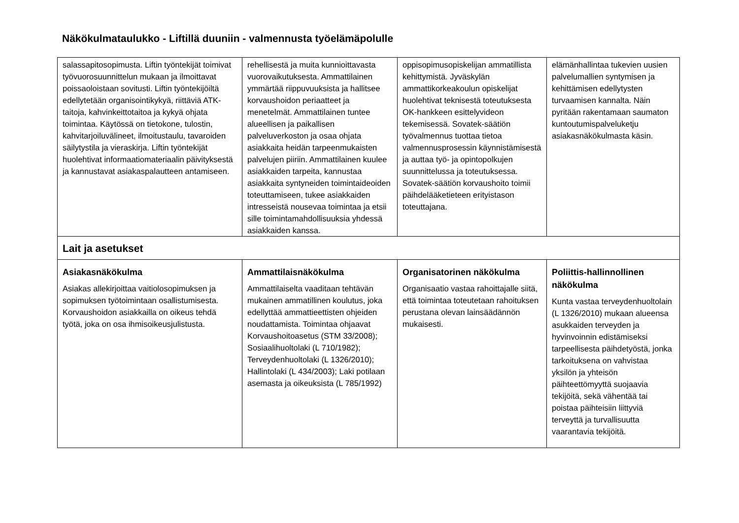Näkökulmataulukko - Liftillä duuniin - valmennusta työelämäpolulle
| salassapitosopimusta. Liftin työntekijät toimivat työvuorosuunnittelun mukaan ja ilmoittavat poissaoloistaan sovitusti. Liftin työntekijöiltä edellytetään organisointikykyä, riittäviä ATK-taitoja, kahvinkeittotaitoa ja kykyä ohjata toimintaa. Käytössä on tietokone, tulostin, kahvitarjoiluvälineet, ilmoitustaulu, tavaroiden säilytystila ja vieraskirja. Liftin työntekijät huolehtivat informaatiomateriaalin päivityksestä ja kannustavat asiakaspalautteen antamiseen. | rehellisestä ja muita kunnioittavasta vuorovaikutuksesta. Ammattilainen ymmärtää riippuvuuksista ja hallitsee korvaushoidon periaatteet ja menetelmät. Ammattilainen tuntee alueellisen ja paikallisen palveluverkoston ja osaa ohjata asiakkaita heidän tarpeenmukaisten palvelujen piiriin. Ammattilainen kuulee asiakkaiden tarpeita, kannustaa asiakkaita syntyneiden toimintaideoiden toteuttamiseen, tukee asiakkaiden intresseistä nousevaa toimintaa ja etsii sille toimintamahdollisuuksia yhdessä asiakkaiden kanssa. | oppisopimusopiskelijan ammatillista kehittymistä. Jyväskylän ammattikorkeakoulun opiskelijat huolehtivat teknisestä toteutuksesta OK-hankkeen esittelyvideon tekemisessä. Sovatek-säätiön työvalmennus tuottaa tietoa valmennusprosessin käynnistämisestä ja auttaa työ- ja opintopolkujen suunnittelussa ja toteutuksessa. Sovatek-säätiön korvaushoito toimii päihdelääketieteen erityistason toteuttajana. | elämänhallintaa tukevien uusien palvelumallien syntymisen ja kehittämisen edellytysten turvaamisen kannalta. Näin pyritään rakentamaan saumaton kuntoutumispalveluketju asiakasnäkökulmasta käsin. |
| Lait ja asetukset | | | |
| Asiakasnäkökulma Asiakas allekirjoittaa vaitiolosopimuksen ja sopimuksen työtoimintaan osallistumisesta. Korvaushoidon asiakkailla on oikeus tehdä työtä, joka on osa ihmisoikeusjulistusta. | Ammattilaisnäkökulma Ammattilaiselta vaaditaan tehtävän mukainen ammatillinen koulutus, joka edellyttää ammattieettisten ohjeiden noudattamista. Toimintaa ohjaavat Korvaushoitoasetus (STM 33/2008); Sosiaalihuoltolaki (L 710/1982); Terveydenhuoltolaki (L 1326/2010); Hallintolaki (L 434/2003); Laki potilaan asemasta ja oikeuksista (L 785/1992) | Organisatorinen näkökulma Organisaatio vastaa rahoittajalle siitä, että toimintaa toteutetaan rahoituksen perustana olevan lainsäädännön mukaisesti. | Poliittis-hallinnollinen näkökulma Kunta vastaa terveydenhuoltolain (L 1326/2010) mukaan alueensa asukkaiden terveyden ja hyvinvoinnin edistämiseksi tarpeellisesta päihdetyöstä, jonka tarkoituksena on vahvistaa yksilön ja yhteisön päihteettömyyttä suojaavia tekijöitä, sekä vähentää tai poistaa päihteisiin liittyviä terveyttä ja turvallisuutta vaarantavia tekijöitä. |